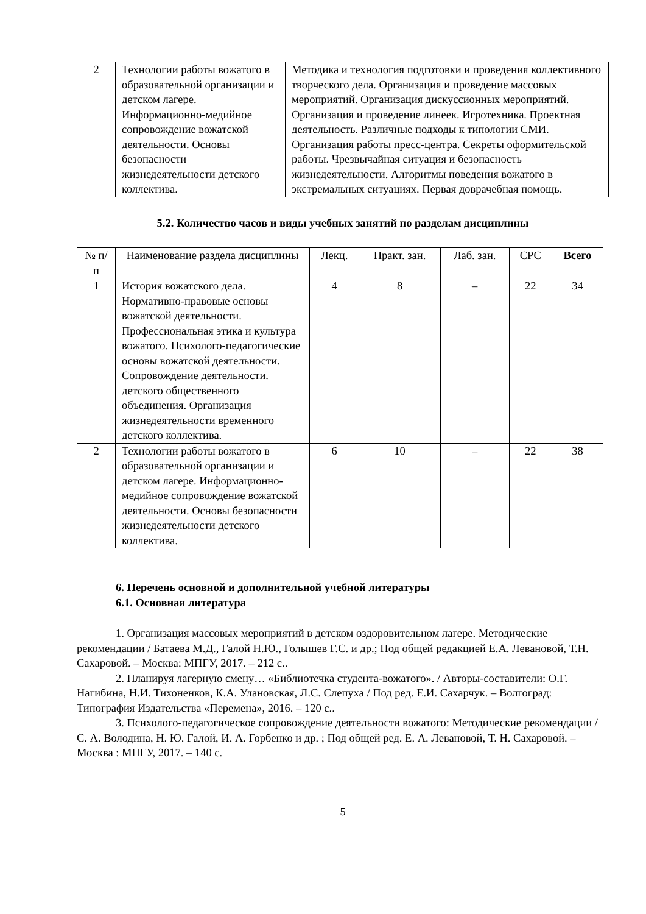| 2 | Технологии работы вожатого в образовательной организации и детском лагере. Информационно-медийное сопровождение вожатской деятельности. Основы безопасности жизнедеятельности детского коллектива. | Методика и технология подготовки и проведения коллективного творческого дела. Организация и проведение массовых мероприятий. Организация дискуссионных мероприятий. Организация и проведение линеек. Игротехника. Проектная деятельность. Различные подходы к типологии СМИ. Организация работы пресс-центра. Секреты оформительской работы. Чрезвычайная ситуация и безопасность жизнедеятельности. Алгоритмы поведения вожатого в экстремальных ситуациях. Первая доврачебная помощь. |
5.2. Количество часов и виды учебных занятий по разделам дисциплины
| № п/п | Наименование раздела дисциплины | Лекц. | Практ. зан. | Лаб. зан. | СРС | Всего |
| 1 | История вожатского дела. Нормативно-правовые основы вожатской деятельности. Профессиональная этика и культура вожатого. Психолого-педагогические основы вожатской деятельности. Сопровождение деятельности. детского общественного объединения. Организация жизнедеятельности временного детского коллектива. | 4 | 8 | – | 22 | 34 |
| 2 | Технологии работы вожатого в образовательной организации и детском лагере. Информационно-медийное сопровождение вожатской деятельности. Основы безопасности жизнедеятельности детского коллектива. | 6 | 10 | – | 22 | 38 |
6. Перечень основной и дополнительной учебной литературы
6.1. Основная литература
1. Организация массовых мероприятий в детском оздоровительном лагере. Методические рекомендации / Батаева М.Д., Галой Н.Ю., Голышев Г.С. и др.; Под общей редакцией Е.А. Левановой, Т.Н. Сахаровой. – Москва: МПГУ, 2017. – 212 с..
2. Планируя лагерную смену… «Библиотечка студента-вожатого». / Авторы-составители: О.Г. Нагибина, Н.И. Тихоненков, К.А. Улановская, Л.С. Слепуха / Под ред. Е.И. Сахарчук. – Волгоград: Типография Издательства «Перемена», 2016. – 120 с..
3. Психолого-педагогическое сопровождение деятельности вожатого: Методические рекомендации / С. А. Володина, Н. Ю. Галой, И. А. Горбенко и др. ; Под общей ред. Е. А. Левановой, Т. Н. Сахаровой. – Москва : МПГУ, 2017. – 140 с.
5